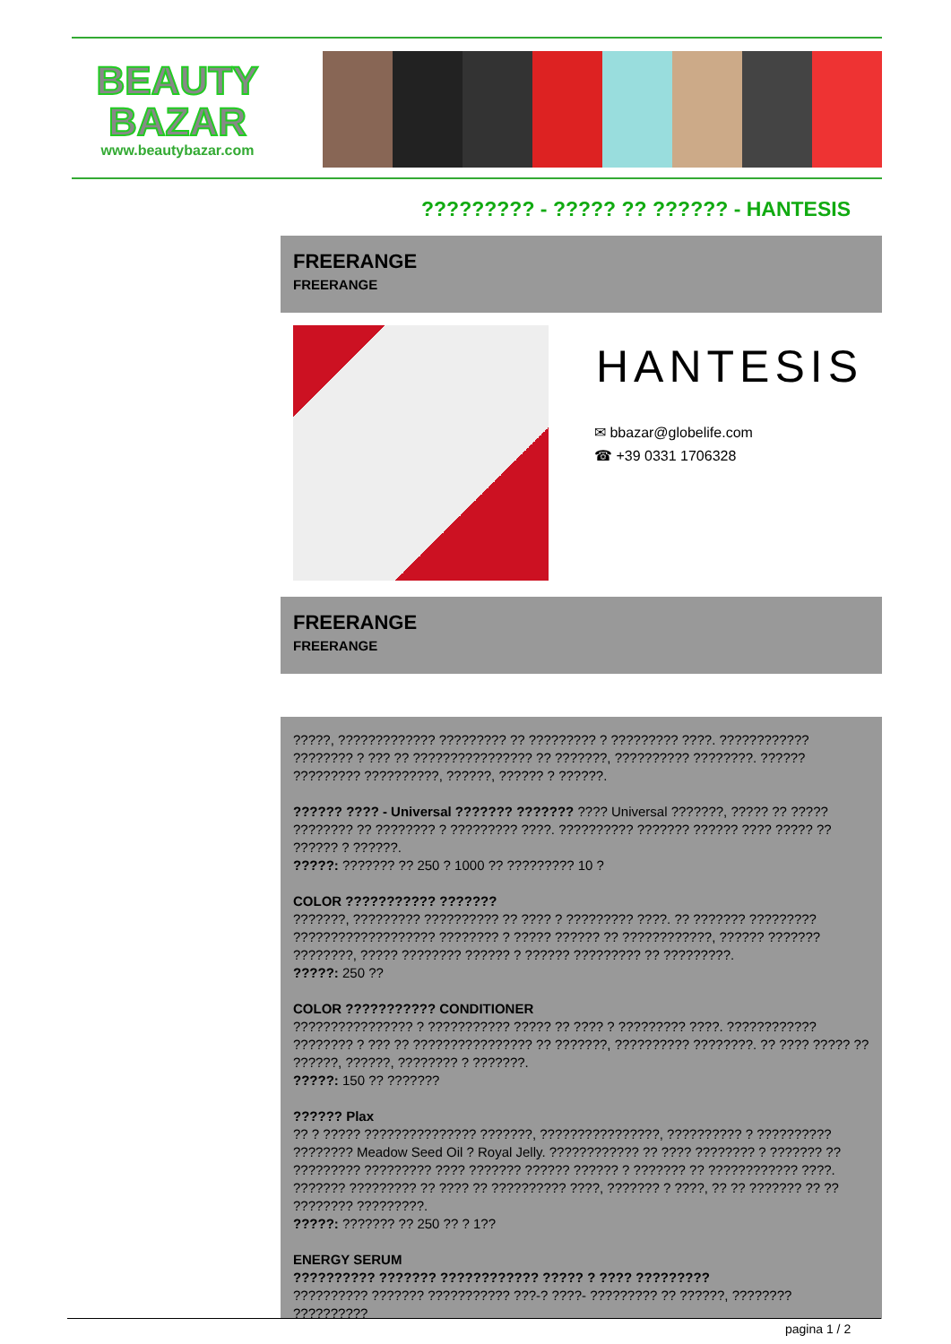BEAUTY
BAZAR
www.beautybazar.com
????????? - ????? ?? ?????? - HANTESIS
FREERANGE
FREERANGE
HANTESIS
✉ bbazar@globelife.com
☎ +39 0331 1706328
FREERANGE
FREERANGE
?????, ????????????? ????????? ?? ????????? ? ????????? ????. ???????????? ???????? ? ??? ?? ???????????????? ?? ???????, ?????????? ????????. ?????? ????????? ??????????, ??????, ?????? ? ??????.
?????? ???? - Universal ??????? ??????? ???? Universal ???????, ????? ?? ????? ???????? ?? ???????? ? ????????? ????. ?????????? ??????? ?????? ???? ????? ?? ?????? ? ??????.
?????: ??????? ?? 250 ? 1000 ?? ????????? 10 ?
COLOR ??????????? ???????
???????, ????????? ?????????? ?? ???? ? ????????? ????. ?? ??????? ????????? ??????????????????? ???????? ? ????? ?????? ?? ????????????, ?????? ??????? ????????, ????? ???????? ?????? ? ?????? ????????? ?? ?????????.
?????: 250 ??
COLOR ??????????? CONDITIONER
???????????????? ? ??????????? ????? ?? ???? ? ????????? ????. ???????????? ???????? ? ??? ?? ???????????????? ?? ???????, ?????????? ????????. ?? ???? ????? ?? ??????, ??????, ???????? ? ???????.
?????: 150 ?? ???????
?????? Plax
?? ? ????? ??????????????? ???????, ????????????????, ?????????? ? ?????????? ???????? Meadow Seed Oil ? Royal Jelly. ???????????? ?? ???? ???????? ? ??????? ?? ????????? ????????? ???? ??????? ?????? ?????? ? ??????? ?? ???????????? ????. ??????? ????????? ?? ???? ?? ?????????? ????, ??????? ? ????, ?? ?? ??????? ?? ?? ???????? ?????????.
?????: ??????? ?? 250 ?? ? 1??
ENERGY SERUM
?????????? ??????? ???????????? ????? ? ???? ?????????
?????????? ??????? ??????????? ???-? ????- ????????? ?? ??????, ???????? ??????????
pagina 1 / 2